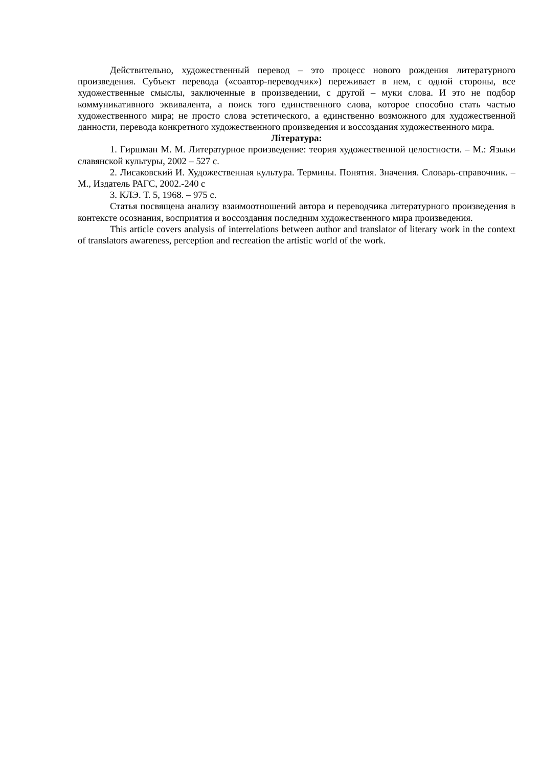Действительно, художественный перевод – это процесс нового рождения литературного произведения. Субъект перевода («соавтор-переводчик») переживает в нем, с одной стороны, все художественные смыслы, заключенные в произведении, с другой – муки слова. И это не подбор коммуникативного эквивалента, а поиск того единственного слова, которое способно стать частью художественного мира; не просто слова эстетического, а единственно возможного для художественной данности, перевода конкретного художественного произведения и воссоздания художественного мира.
Література:
1. Гиршман М. М. Литературное произведение: теория художественной целостности. – М.: Языки славянской культуры, 2002 – 527 с.
2. Лисаковский И. Художественная культура. Термины. Понятия. Значения. Словарь-справочник. – М., Издатель РАГС, 2002.-240 с
3. КЛЭ. Т. 5, 1968. – 975 с.
Статья посвящена анализу взаимоотношений автора и переводчика литературного произведения в контексте осознания, восприятия и воссоздания последним художественного мира произведения.
This article covers analysis of interrelations between author and translator of literary work in the context of translators awareness, perception and recreation the artistic world of the work.